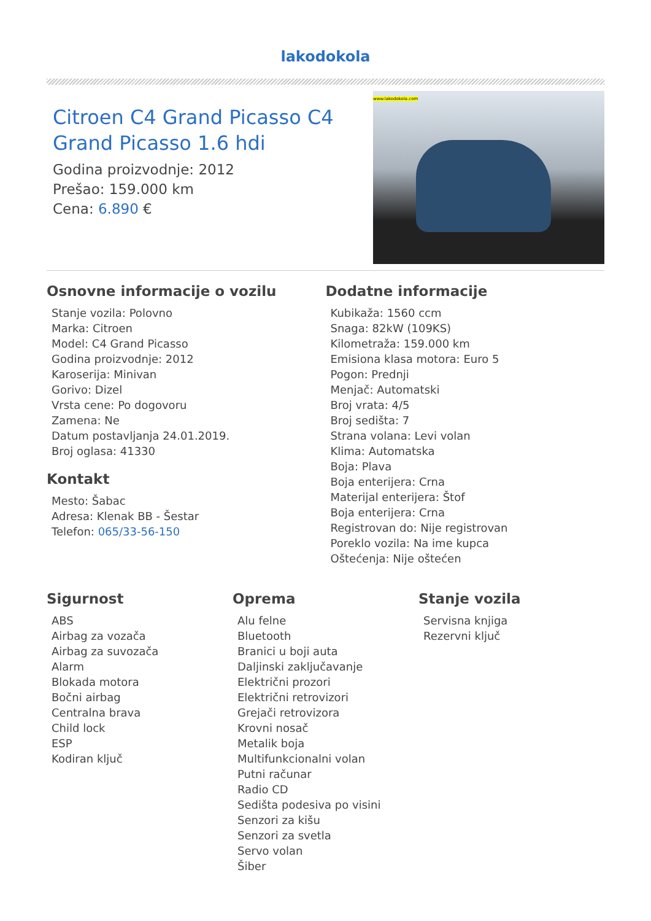lakodokola
Citroen C4 Grand Picasso C4 Grand Picasso 1.6 hdi
Godina proizvodnje: 2012
Prešao: 159.000 km
Cena: 6.890 €
www.lakodokola.com
Osnovne informacije o vozilu
Stanje vozila: Polovno
Marka: Citroen
Model: C4 Grand Picasso
Godina proizvodnje: 2012
Karoserija: Minivan
Gorivo: Dizel
Vrsta cene: Po dogovoru
Zamena: Ne
Datum postavljanja 24.01.2019.
Broj oglasa: 41330
Kontakt
Mesto: Šabac
Adresa: Klenak BB - Šestar
Telefon: 065/33-56-150
Dodatne informacije
Kubikaža: 1560 ccm
Snaga: 82kW (109KS)
Kilometraža: 159.000 km
Emisiona klasa motora: Euro 5
Pogon: Prednji
Menjač: Automatski
Broj vrata: 4/5
Broj sedišta: 7
Strana volana: Levi volan
Klima: Automatska
Boja: Plava
Boja enterijera: Crna
Materijal enterijera: Štof
Boja enterijera: Crna
Registrovan do: Nije registrovan
Poreklo vozila: Na ime kupca
Oštećenja: Nije oštećen
Sigurnost
ABS
Airbag za vozača
Airbag za suvozača
Alarm
Blokada motora
Bočni airbag
Centralna brava
Child lock
ESP
Kodiran ključ
Oprema
Alu felne
Bluetooth
Branici u boji auta
Daljinski zaključavanje
Električni prozori
Električni retrovizori
Grejači retrovizora
Krovni nosač
Metalik boja
Multifunkcionalni volan
Putni računar
Radio CD
Sedišta podesiva po visini
Senzori za kišu
Senzori za svetla
Servo volan
Šiber
Stanje vozila
Servisna knjiga
Rezervni ključ